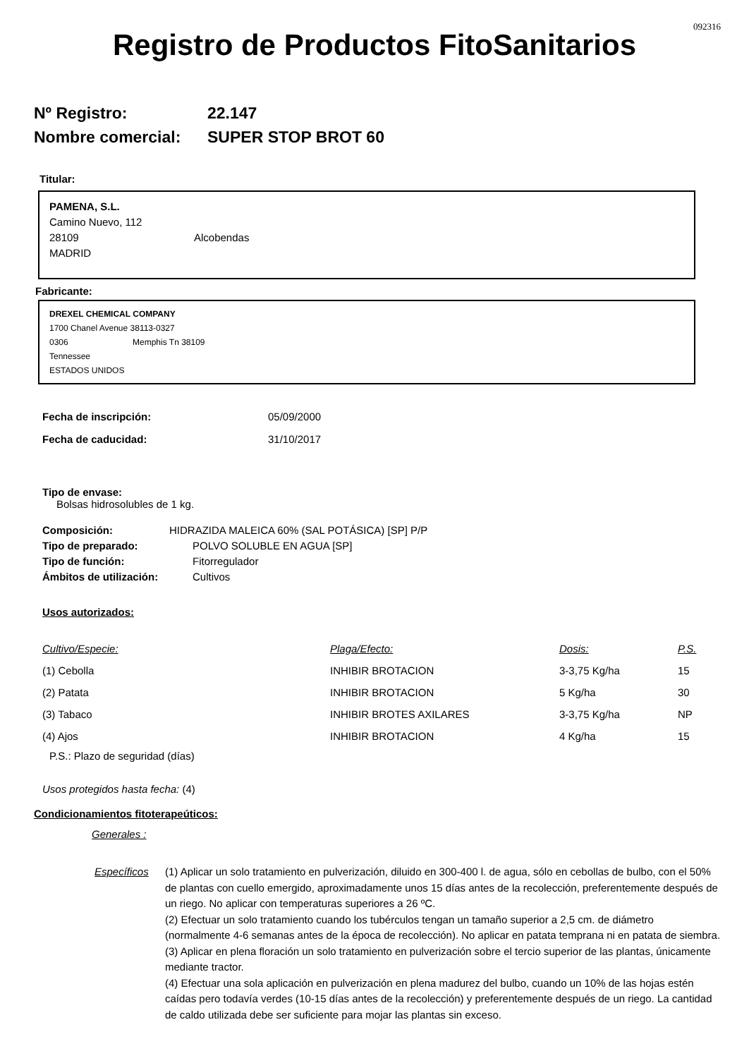092316
Registro de Productos FitoSanitarios
Nº Registro: 22.147
Nombre comercial: SUPER STOP BROT 60
Titular:
PAMENA, S.L.
Camino Nuevo, 112
28109 Alcobendas
MADRID
Fabricante:
DREXEL CHEMICAL COMPANY
1700 Chanel Avenue 38113-0327
0306 Memphis Tn 38109
Tennessee
ESTADOS UNIDOS
| Fecha de inscripción: | 05/09/2000 |
| Fecha de caducidad: | 31/10/2017 |
Tipo de envase:
Bolsas hidrosolubles de 1 kg.
| Composición: | HIDRAZIDA MALEICA 60% (SAL POTÁSICA) [SP] P/P |
| Tipo de preparado: | POLVO SOLUBLE EN AGUA [SP] |
| Tipo de función: | Fitorregulador |
| Ámbitos de utilización: | Cultivos |
Usos autorizados:
| Cultivo/Especie: | Plaga/Efecto: | Dosis: | P.S. |
| (1) Cebolla | INHIBIR BROTACION | 3-3,75 Kg/ha | 15 |
| (2) Patata | INHIBIR BROTACION | 5 Kg/ha | 30 |
| (3) Tabaco | INHIBIR BROTES AXILARES | 3-3,75 Kg/ha | NP |
| (4) Ajos | INHIBIR BROTACION | 4 Kg/ha | 15 |
P.S.: Plazo de seguridad (días)
Usos protegidos hasta fecha: (4)
Condicionamientos fitoterapeúticos:
Generales :
Específicos (1) Aplicar un solo tratamiento en pulverización, diluido en 300-400 l. de agua, sólo en cebollas de bulbo, con el 50% de plantas con cuello emergido, aproximadamente unos 15 días antes de la recolección, preferentemente después de un riego. No aplicar con temperaturas superiores a 26 ºC.
(2) Efectuar un solo tratamiento cuando los tubérculos tengan un tamaño superior a 2,5 cm. de diámetro (normalmente 4-6 semanas antes de la época de recolección). No aplicar en patata temprana ni en patata de siembra.
(3) Aplicar en plena floración un solo tratamiento en pulverización sobre el tercio superior de las plantas, únicamente mediante tractor.
(4) Efectuar una sola aplicación en pulverización en plena madurez del bulbo, cuando un 10% de las hojas estén caídas pero todavía verdes (10-15 días antes de la recolección) y preferentemente después de un riego. La cantidad de caldo utilizada debe ser suficiente para mojar las plantas sin exceso.